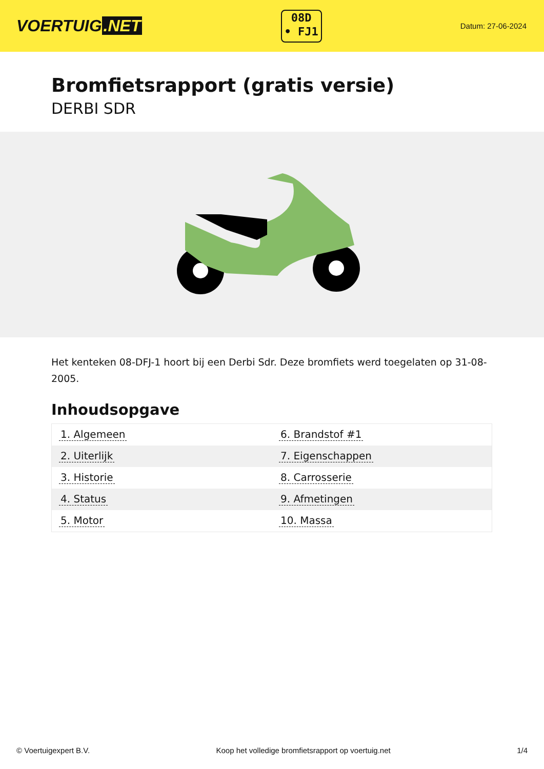VOERTUIG.NET
08D
• FJ1
Datum: 27-06-2024
Bromfietsrapport (gratis versie)
DERBI SDR
Het kenteken 08-DFJ-1 hoort bij een Derbi Sdr. Deze bromfiets werd toegelaten op 31-08-2005.
Inhoudsopgave
| 1. Algemeen | 6. Brandstof #1 |
| 2. Uiterlijk | 7. Eigenschappen |
| 3. Historie | 8. Carrosserie |
| 4. Status | 9. Afmetingen |
| 5. Motor | 10. Massa |
© Voertuigexpert B.V. Koop het volledige bromfietsrapport op voertuig.net 1/4